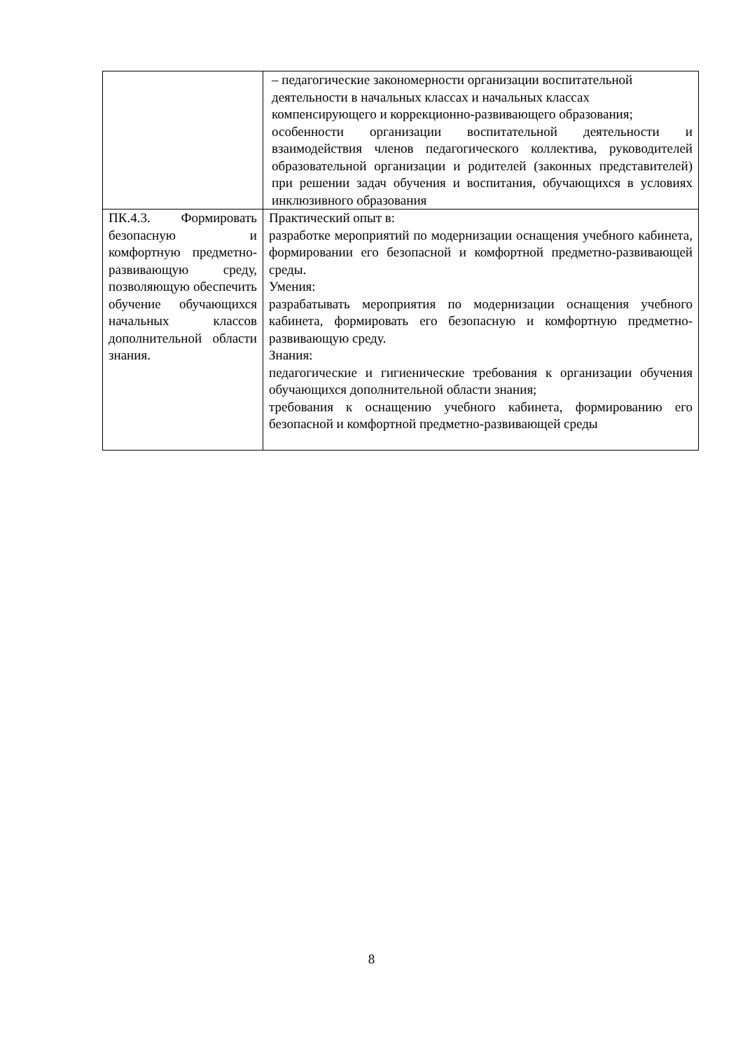| | – педагогические закономерности организации воспитательной деятельности в начальных классах и начальных классах компенсирующего и коррекционно-развивающего образования; особенности организации воспитательной деятельности и взаимодействия членов педагогического коллектива, руководителей образовательной организации и родителей (законных представителей) при решении задач обучения и воспитания, обучающихся в условиях инклюзивного образования |
| ПК.4.3. Формировать безопасную и комфортную предметно-развивающую среду, позволяющую обеспечить обучение обучающихся начальных классов дополнительной области знания. | Практический опыт в: разработке мероприятий по модернизации оснащения учебного кабинета, формировании его безопасной и комфортной предметно-развивающей среды. Умения: разрабатывать мероприятия по модернизации оснащения учебного кабинета, формировать его безопасную и комфортную предметно-развивающую среду. Знания: педагогические и гигиенические требования к организации обучения обучающихся дополнительной области знания; требования к оснащению учебного кабинета, формированию его безопасной и комфортной предметно-развивающей среды |
8